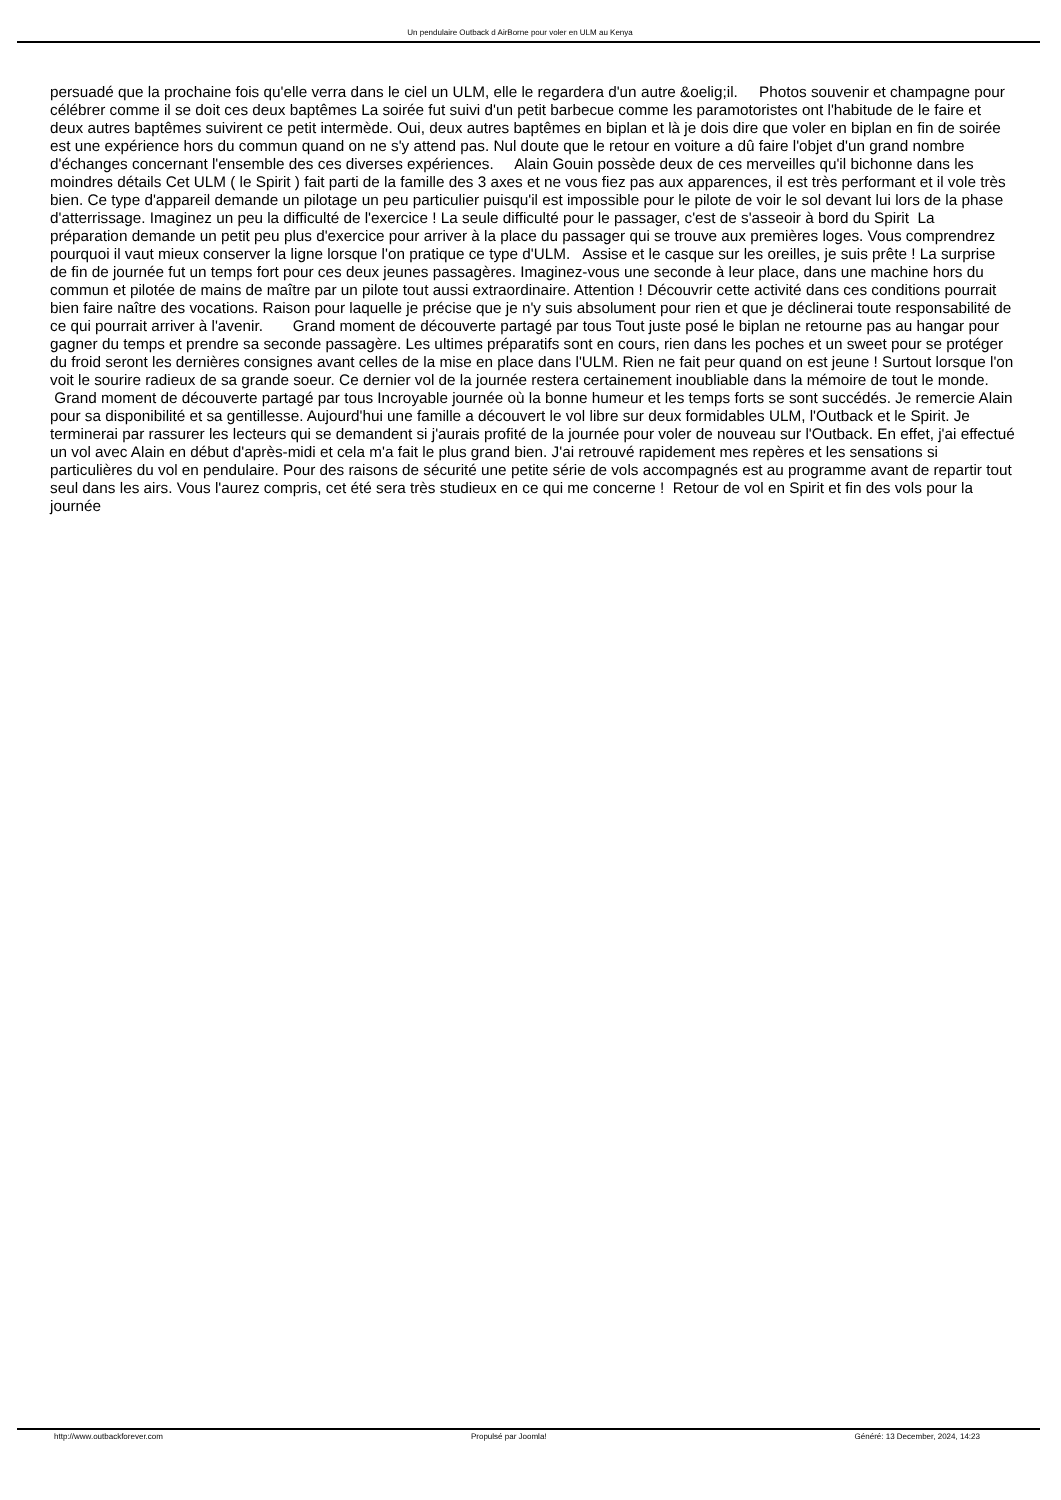Un pendulaire Outback d AirBorne pour voler en ULM au Kenya
persuadé que la prochaine fois qu'elle verra dans le ciel un ULM, elle le regardera d'un autre &oelig;il. Photos souvenir et champagne pour célébrer comme il se doit ces deux baptêmes La soirée fut suivi d'un petit barbecue comme les paramotoristes ont l'habitude de le faire et deux autres baptêmes suivirent ce petit intermède. Oui, deux autres baptêmes en biplan et là je dois dire que voler en biplan en fin de soirée est une expérience hors du commun quand on ne s'y attend pas. Nul doute que le retour en voiture a dû faire l'objet d'un grand nombre d'échanges concernant l'ensemble des ces diverses expériences. Alain Gouin possède deux de ces merveilles qu'il bichonne dans les moindres détails Cet ULM ( le Spirit ) fait parti de la famille des 3 axes et ne vous fiez pas aux apparences, il est très performant et il vole très bien. Ce type d'appareil demande un pilotage un peu particulier puisqu'il est impossible pour le pilote de voir le sol devant lui lors de la phase d'atterrissage. Imaginez un peu la difficulté de l'exercice ! La seule difficulté pour le passager, c'est de s'asseoir à bord du Spirit La préparation demande un petit peu plus d'exercice pour arriver à la place du passager qui se trouve aux premières loges. Vous comprendrez pourquoi il vaut mieux conserver la ligne lorsque l'on pratique ce type d'ULM. Assise et le casque sur les oreilles, je suis prête ! La surprise de fin de journée fut un temps fort pour ces deux jeunes passagères. Imaginez-vous une seconde à leur place, dans une machine hors du commun et pilotée de mains de maître par un pilote tout aussi extraordinaire. Attention ! Découvrir cette activité dans ces conditions pourrait bien faire naître des vocations. Raison pour laquelle je précise que je n'y suis absolument pour rien et que je déclinerai toute responsabilité de ce qui pourrait arriver à l'avenir. Grand moment de découverte partagé par tous Tout juste posé le biplan ne retourne pas au hangar pour gagner du temps et prendre sa seconde passagère. Les ultimes préparatifs sont en cours, rien dans les poches et un sweet pour se protéger du froid seront les dernières consignes avant celles de la mise en place dans l'ULM. Rien ne fait peur quand on est jeune ! Surtout lorsque l'on voit le sourire radieux de sa grande soeur. Ce dernier vol de la journée restera certainement inoubliable dans la mémoire de tout le monde. Grand moment de découverte partagé par tous Incroyable journée où la bonne humeur et les temps forts se sont succédés. Je remercie Alain pour sa disponibilité et sa gentillesse. Aujourd'hui une famille a découvert le vol libre sur deux formidables ULM, l'Outback et le Spirit. Je terminerai par rassurer les lecteurs qui se demandent si j'aurais profité de la journée pour voler de nouveau sur l'Outback. En effet, j'ai effectué un vol avec Alain en début d'après-midi et cela m'a fait le plus grand bien. J'ai retrouvé rapidement mes repères et les sensations si particulières du vol en pendulaire. Pour des raisons de sécurité une petite série de vols accompagnés est au programme avant de repartir tout seul dans les airs. Vous l'aurez compris, cet été sera très studieux en ce qui me concerne ! Retour de vol en Spirit et fin des vols pour la journée
http://www.outbackforever.com Propulsé par Joomla! Généré: 13 December, 2024, 14:23